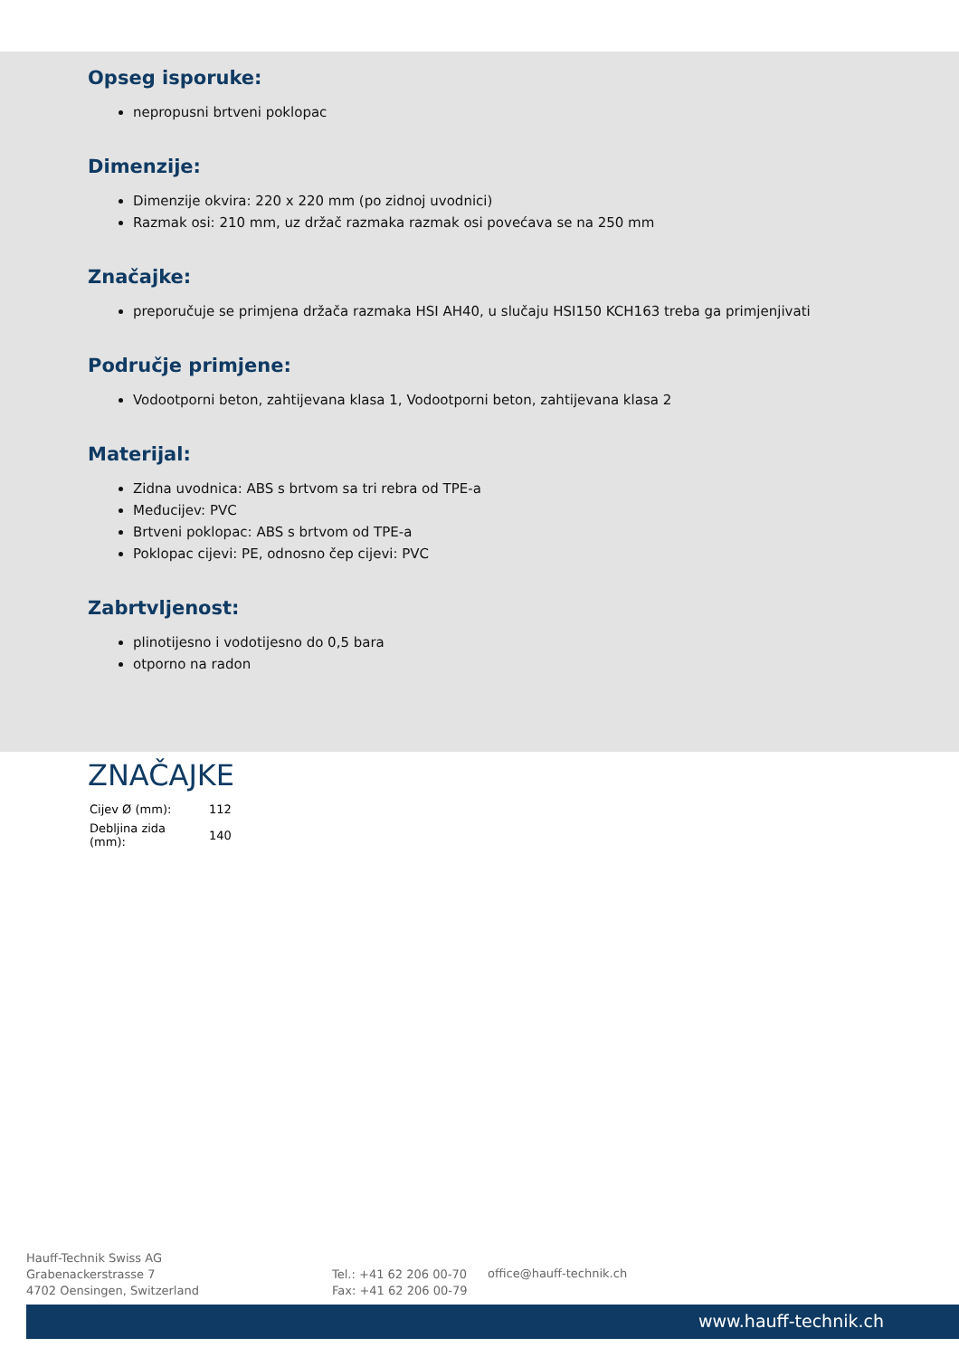Opseg isporuke:
nepropusni brtveni poklopac
Dimenzije:
Dimenzije okvira: 220 x 220 mm (po zidnoj uvodnici)
Razmak osi: 210 mm, uz držač razmaka razmak osi povećava se na 250 mm
Značajke:
preporučuje se primjena držača razmaka HSI AH40, u slučaju HSI150 KCH163 treba ga primjenjivati
Područje primjene:
Vodootporni beton, zahtijevana klasa 1, Vodootporni beton, zahtijevana klasa 2
Materijal:
Zidna uvodnica: ABS s brtvom sa tri rebra od TPE-a
Međucijev: PVC
Brtveni poklopac: ABS s brtvom od TPE-a
Poklopac cijevi: PE, odnosno čep cijevi: PVC
Zabrtvljenost:
plinotijesno i vodotijesno do 0,5 bara
otporno na radon
ZNAČAJKE
| Cijev Ø (mm): | 112 |
| Debljina zida (mm): | 140 |
Hauff-Technik Swiss AG
Grabenackerstrasse 7
4702 Oensingen, Switzerland
Tel.: +41 62 206 00-70
Fax: +41 62 206 00-79
office@hauff-technik.ch
www.hauff-technik.ch